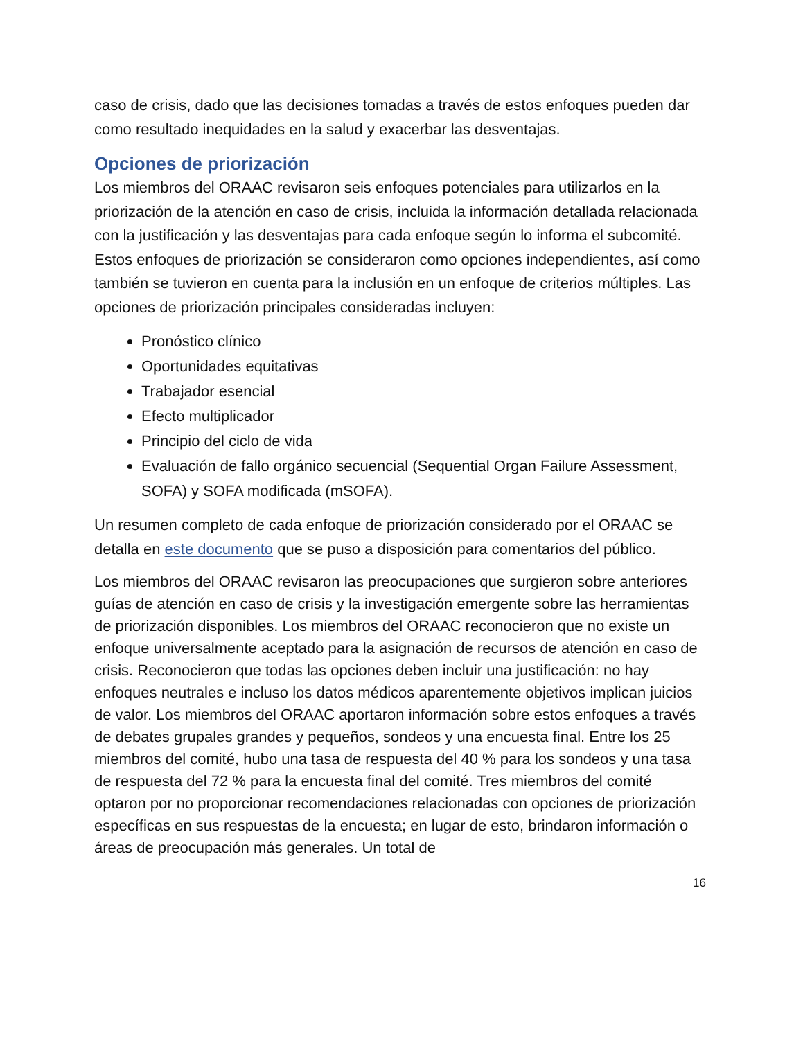caso de crisis, dado que las decisiones tomadas a través de estos enfoques pueden dar como resultado inequidades en la salud y exacerbar las desventajas.
Opciones de priorización
Los miembros del ORAAC revisaron seis enfoques potenciales para utilizarlos en la priorización de la atención en caso de crisis, incluida la información detallada relacionada con la justificación y las desventajas para cada enfoque según lo informa el subcomité. Estos enfoques de priorización se consideraron como opciones independientes, así como también se tuvieron en cuenta para la inclusión en un enfoque de criterios múltiples. Las opciones de priorización principales consideradas incluyen:
Pronóstico clínico
Oportunidades equitativas
Trabajador esencial
Efecto multiplicador
Principio del ciclo de vida
Evaluación de fallo orgánico secuencial (Sequential Organ Failure Assessment, SOFA) y SOFA modificada (mSOFA).
Un resumen completo de cada enfoque de priorización considerado por el ORAAC se detalla en este documento que se puso a disposición para comentarios del público.
Los miembros del ORAAC revisaron las preocupaciones que surgieron sobre anteriores guías de atención en caso de crisis y la investigación emergente sobre las herramientas de priorización disponibles. Los miembros del ORAAC reconocieron que no existe un enfoque universalmente aceptado para la asignación de recursos de atención en caso de crisis. Reconocieron que todas las opciones deben incluir una justificación: no hay enfoques neutrales e incluso los datos médicos aparentemente objetivos implican juicios de valor. Los miembros del ORAAC aportaron información sobre estos enfoques a través de debates grupales grandes y pequeños, sondeos y una encuesta final. Entre los 25 miembros del comité, hubo una tasa de respuesta del 40 % para los sondeos y una tasa de respuesta del 72 % para la encuesta final del comité. Tres miembros del comité optaron por no proporcionar recomendaciones relacionadas con opciones de priorización específicas en sus respuestas de la encuesta; en lugar de esto, brindaron información o áreas de preocupación más generales. Un total de
16